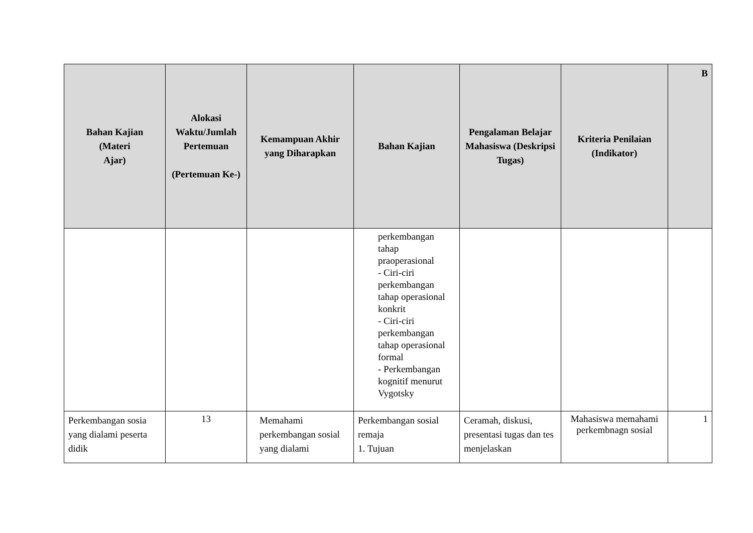| Bahan Kajian (Materi Ajar) | Alokasi Waktu/Jumlah Pertemuan (Pertemuan Ke-) | Kemampuan Akhir yang Diharapkan | Bahan Kajian | Pengalaman Belajar Mahasiswa (Deskripsi Tugas) | Kriteria Penilaian (Indikator) | B |
| --- | --- | --- | --- | --- | --- | --- |
| | | | perkembangan tahap praoperasional - Ciri-ciri perkembangan tahap operasional konkrit - Ciri-ciri perkembangan tahap operasional formal - Perkembangan kognitif menurut Vygotsky | | | |
| Perkembangan sosia yang dialami peserta didik | 13 | Memahami perkembangan sosial yang dialami | Perkembangan sosial remaja 1. Tujuan | Ceramah, diskusi, presentasi tugas dan tes menjelaskan | Mahasiswa memahami perkembnagn sosial | 1 |